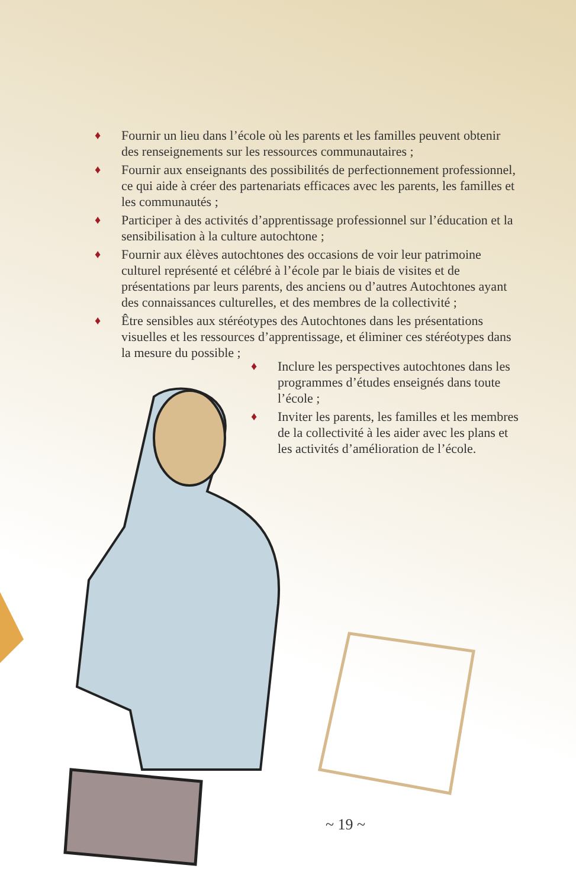♦ Fournir un lieu dans l’école où les parents et les familles peuvent obtenir des renseignements sur les ressources communautaires ;
♦ Fournir aux enseignants des possibilités de perfectionnement professionnel, ce qui aide à créer des partenariats efficaces avec les parents, les familles et les communautés ;
♦ Participer à des activités d’apprentissage professionnel sur l’éducation et la sensibilisation à la culture autochtone ;
♦ Fournir aux élèves autochtones des occasions de voir leur patrimoine culturel représenté et célébré à l’école par le biais de visites et de présentations par leurs parents, des anciens ou d’autres Autochtones ayant des connaissances culturelles, et des membres de la collectivité ;
♦ Être sensibles aux stéréotypes des Autochtones dans les présentations visuelles et les ressources d’apprentissage, et éliminer ces stéréotypes dans la mesure du possible ;
♦ Inclure les perspectives autochtones dans les programmes d’études enseignés dans toute l’école ;
♦ Inviter les parents, les familles et les membres de la collectivité à les aider avec les plans et les activités d’amélioration de l’école.
~ 19 ~